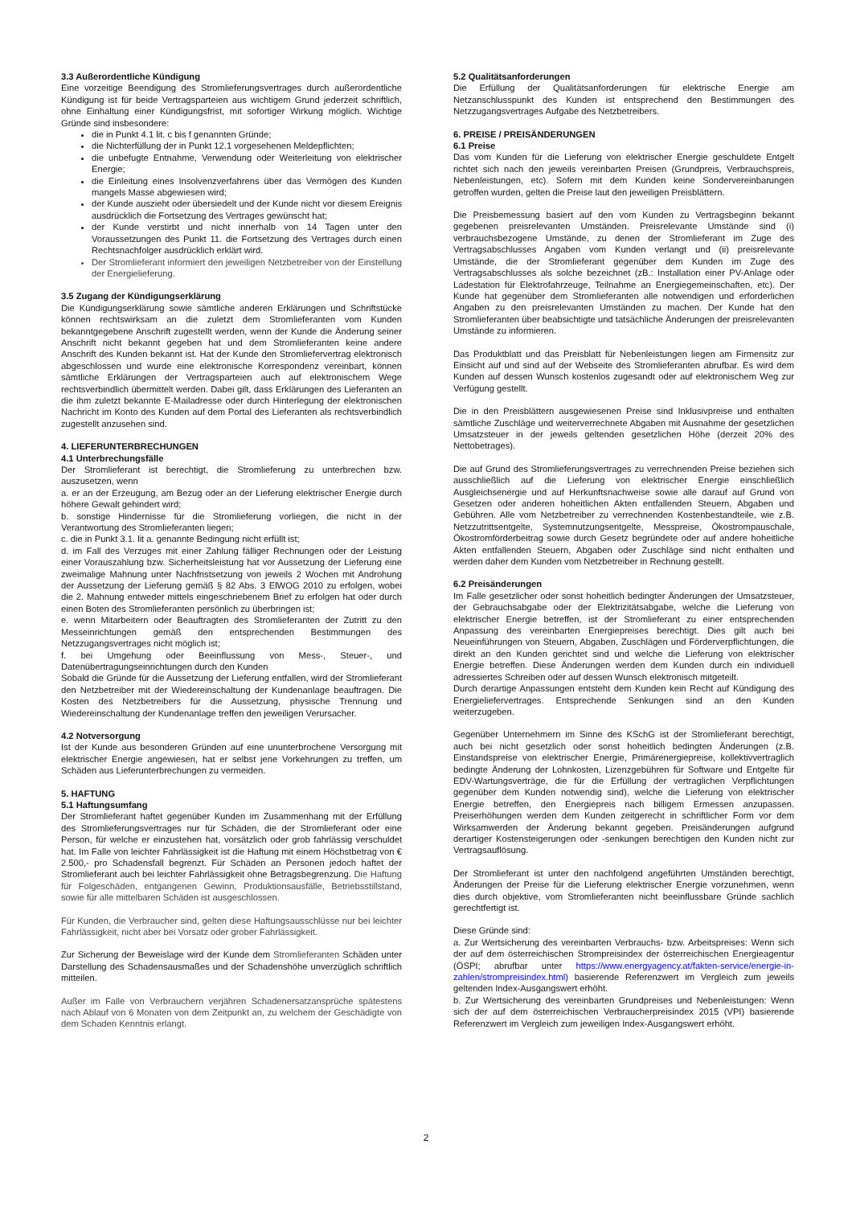3.3 Außerordentliche Kündigung
Eine vorzeitige Beendigung des Stromlieferungsvertrages durch außerordentliche Kündigung ist für beide Vertragsparteien aus wichtigem Grund jederzeit schriftlich, ohne Einhaltung einer Kündigungsfrist, mit sofortiger Wirkung möglich. Wichtige Gründe sind insbesondere:
die in Punkt 4.1 lit. c bis f genannten Gründe;
die Nichterfüllung der in Punkt 12.1 vorgesehenen Meldepflichten;
die unbefugte Entnahme, Verwendung oder Weiterleitung von elektrischer Energie;
die Einleitung eines Insolvenzverfahrens über das Vermögen des Kunden mangels Masse abgewiesen wird;
der Kunde auszieht oder übersiedelt und der Kunde nicht vor diesem Ereignis ausdrücklich die Fortsetzung des Vertrages gewünscht hat;
der Kunde verstirbt und nicht innerhalb von 14 Tagen unter den Voraussetzungen des Punkt 11. die Fortsetzung des Vertrages durch einen Rechtsnachfolger ausdrücklich erklärt wird.
Der Stromlieferant informiert den jeweiligen Netzbetreiber von der Einstellung der Energielieferung.
3.5 Zugang der Kündigungserklärung
Die Kündigungserklärung sowie sämtliche anderen Erklärungen und Schriftstücke können rechtswirksam an die zuletzt dem Stromlieferanten vom Kunden bekanntgegebene Anschrift zugestellt werden, wenn der Kunde die Änderung seiner Anschrift nicht bekannt gegeben hat und dem Stromlieferanten keine andere Anschrift des Kunden bekannt ist. Hat der Kunde den Stromliefervertrag elektronisch abgeschlossen und wurde eine elektronische Korrespondenz vereinbart, können sämtliche Erklärungen der Vertragsparteien auch auf elektronischem Wege rechtsverbindlich übermittelt werden. Dabei gilt, dass Erklärungen des Lieferanten an die ihm zuletzt bekannte E-Mailadresse oder durch Hinterlegung der elektronischen Nachricht im Konto des Kunden auf dem Portal des Lieferanten als rechtsverbindlich zugestellt anzusehen sind.
4. LIEFERUNTERBRECHUNGEN
4.1 Unterbrechungsfälle
Der Stromlieferant ist berechtigt, die Stromlieferung zu unterbrechen bzw. auszusetzen, wenn
a. er an der Erzeugung, am Bezug oder an der Lieferung elektrischer Energie durch höhere Gewalt gehindert wird;
b. sonstige Hindernisse für die Stromlieferung vorliegen, die nicht in der Verantwortung des Stromlieferanten liegen;
c. die in Punkt 3.1. lit a. genannte Bedingung nicht erfüllt ist;
d. im Fall des Verzuges mit einer Zahlung fälliger Rechnungen oder der Leistung einer Vorauszahlung bzw. Sicherheitsleistung hat vor Aussetzung der Lieferung eine zweimalige Mahnung unter Nachfristsetzung von jeweils 2 Wochen mit Androhung der Aussetzung der Lieferung gemäß § 82 Abs. 3 ElWOG 2010 zu erfolgen, wobei die 2. Mahnung entweder mittels eingeschriebenem Brief zu erfolgen hat oder durch einen Boten des Stromlieferanten persönlich zu überbringen ist;
e. wenn Mitarbeitern oder Beauftragten des Stromlieferanten der Zutritt zu den Messeinrichtungen gemäß den entsprechenden Bestimmungen des Netzzugangsvertrages nicht möglich ist;
f. bei Umgehung oder Beeinflussung von Mess-, Steuer-, und Datenübertragungseinrichtungen durch den Kunden
Sobald die Gründe für die Aussetzung der Lieferung entfallen, wird der Stromlieferant den Netzbetreiber mit der Wiedereinschaltung der Kundenanlage beauftragen. Die Kosten des Netzbetreibers für die Aussetzung, physische Trennung und Wiedereinschaltung der Kundenanlage treffen den jeweiligen Verursacher.
4.2 Notversorgung
Ist der Kunde aus besonderen Gründen auf eine ununterbrochene Versorgung mit elektrischer Energie angewiesen, hat er selbst jene Vorkehrungen zu treffen, um Schäden aus Lieferunterbrechungen zu vermeiden.
5. HAFTUNG
5.1 Haftungsumfang
Der Stromlieferant haftet gegenüber Kunden im Zusammenhang mit der Erfüllung des Stromlieferungsvertrages nur für Schäden, die der Stromlieferant oder eine Person, für welche er einzustehen hat, vorsätzlich oder grob fahrlässig verschuldet hat. Im Falle von leichter Fahrlässigkeit ist die Haftung mit einem Höchstbetrag von € 2.500,- pro Schadensfall begrenzt. Für Schäden an Personen jedoch haftet der Stromlieferant auch bei leichter Fahrlässigkeit ohne Betragsbegrenzung. Die Haftung für Folgeschäden, entgangenen Gewinn, Produktionsausfälle, Betriebsstillstand, sowie für alle mittelbaren Schäden ist ausgeschlossen.
Für Kunden, die Verbraucher sind, gelten diese Haftungsausschlüsse nur bei leichter Fahrlässigkeit, nicht aber bei Vorsatz oder grober Fahrlässigkeit.
Zur Sicherung der Beweislage wird der Kunde dem Stromlieferanten Schäden unter Darstellung des Schadensausmaßes und der Schadenshöhe unverzüglich schriftlich mitteilen.
Außer im Falle von Verbrauchern verjähren Schadenersatzansprüche spätestens nach Ablauf von 6 Monaten von dem Zeitpunkt an, zu welchem der Geschädigte von dem Schaden Kenntnis erlangt.
5.2 Qualitätsanforderungen
Die Erfüllung der Qualitätsanforderungen für elektrische Energie am Netzanschlusspunkt des Kunden ist entsprechend den Bestimmungen des Netzzugangsvertrages Aufgabe des Netzbetreibers.
6. PREISE / PREISÄNDERUNGEN
6.1 Preise
Das vom Kunden für die Lieferung von elektrischer Energie geschuldete Entgelt richtet sich nach den jeweils vereinbarten Preisen (Grundpreis, Verbrauchspreis, Nebenleistungen, etc). Sofern mit dem Kunden keine Sondervereinbarungen getroffen wurden, gelten die Preise laut den jeweiligen Preisblättern.
Die Preisbemessung basiert auf den vom Kunden zu Vertragsbeginn bekannt gegebenen preisrelevanten Umständen. Preisrelevante Umstände sind (i) verbrauchsbezogene Umstände, zu denen der Stromlieferant im Zuge des Vertragsabschlusses Angaben vom Kunden verlangt und (ii) preisrelevante Umstände, die der Stromlieferant gegenüber dem Kunden im Zuge des Vertragsabschlusses als solche bezeichnet (zB.: Installation einer PV-Anlage oder Ladestation für Elektrofahrzeuge, Teilnahme an Energiegemeinschaften, etc). Der Kunde hat gegenüber dem Stromlieferanten alle notwendigen und erforderlichen Angaben zu den preisrelevanten Umständen zu machen. Der Kunde hat den Stromlieferanten über beabsichtigte und tatsächliche Änderungen der preisrelevanten Umstände zu informieren.
Das Produktblatt und das Preisblatt für Nebenleistungen liegen am Firmensitz zur Einsicht auf und sind auf der Webseite des Stromlieferanten abrufbar. Es wird dem Kunden auf dessen Wunsch kostenlos zugesandt oder auf elektronischem Weg zur Verfügung gestellt.
Die in den Preisblättern ausgewiesenen Preise sind Inklusivpreise und enthalten sämtliche Zuschläge und weiterverrechnete Abgaben mit Ausnahme der gesetzlichen Umsatzsteuer in der jeweils geltenden gesetzlichen Höhe (derzeit 20% des Nettobetrages).
Die auf Grund des Stromlieferungsvertrages zu verrechnenden Preise beziehen sich ausschließlich auf die Lieferung von elektrischer Energie einschließlich Ausgleichsenergie und auf Herkunftsnachweise sowie alle darauf auf Grund von Gesetzen oder anderen hoheitlichen Akten entfallenden Steuern, Abgaben und Gebühren. Alle vom Netzbetreiber zu verrechnenden Kostenbestandteile, wie z.B. Netzzutrittsentgelte, Systemnutzungsentgelte, Messpreise, Ökostrompauschale, Ökostromförderbeitrag sowie durch Gesetz begründete oder auf andere hoheitliche Akten entfallenden Steuern, Abgaben oder Zuschläge sind nicht enthalten und werden daher dem Kunden vom Netzbetreiber in Rechnung gestellt.
6.2 Preisänderungen
Im Falle gesetzlicher oder sonst hoheitlich bedingter Änderungen der Umsatzsteuer, der Gebrauchsabgabe oder der Elektrizitätsabgabe, welche die Lieferung von elektrischer Energie betreffen, ist der Stromlieferant zu einer entsprechenden Anpassung des vereinbarten Energiepreises berechtigt. Dies gilt auch bei Neueinführungen von Steuern, Abgaben, Zuschlägen und Förderverpflichtungen, die direkt an den Kunden gerichtet sind und welche die Lieferung von elektrischer Energie betreffen. Diese Änderungen werden dem Kunden durch ein individuell adressiertes Schreiben oder auf dessen Wunsch elektronisch mitgeteilt.
Durch derartige Anpassungen entsteht dem Kunden kein Recht auf Kündigung des Energieliefervertrages. Entsprechende Senkungen sind an den Kunden weiterzugeben.
Gegenüber Unternehmern im Sinne des KSchG ist der Stromlieferant berechtigt, auch bei nicht gesetzlich oder sonst hoheitlich bedingten Änderungen (z.B. Einstandspreise von elektrischer Energie, Primärenergiepreise, kollektivvertraglich bedingte Änderung der Lohnkosten, Lizenzgebühren für Software und Entgelte für EDV-Wartungsverträge, die für die Erfüllung der vertraglichen Verpflichtungen gegenüber dem Kunden notwendig sind), welche die Lieferung von elektrischer Energie betreffen, den Energiepreis nach billigem Ermessen anzupassen. Preiserhöhungen werden dem Kunden zeitgerecht in schriftlicher Form vor dem Wirksamwerden der Änderung bekannt gegeben. Preisänderungen aufgrund derartiger Kostensteigerungen oder -senkungen berechtigen den Kunden nicht zur Vertragsauflösung.
Der Stromlieferant ist unter den nachfolgend angeführten Umständen berechtigt, Änderungen der Preise für die Lieferung elektrischer Energie vorzunehmen, wenn dies durch objektive, vom Stromlieferanten nicht beeinflussbare Gründe sachlich gerechtfertigt ist.
Diese Gründe sind:
a. Zur Wertsicherung des vereinbarten Verbrauchs- bzw. Arbeitspreises: Wenn sich der auf dem österreichischen Strompreisindex der österreichischen Energieagentur (ÖSPI; abrufbar unter https://www.energyagency.at/fakten-service/energie-in-zahlen/strompreisindex.html) basierende Referenzwert im Vergleich zum jeweils geltenden Index-Ausgangswert erhöht.
b. Zur Wertsicherung des vereinbarten Grundpreises und Nebenleistungen: Wenn sich der auf dem österreichischen Verbraucherpreisindex 2015 (VPI) basierende Referenzwert im Vergleich zum jeweiligen Index-Ausgangswert erhöht.
2